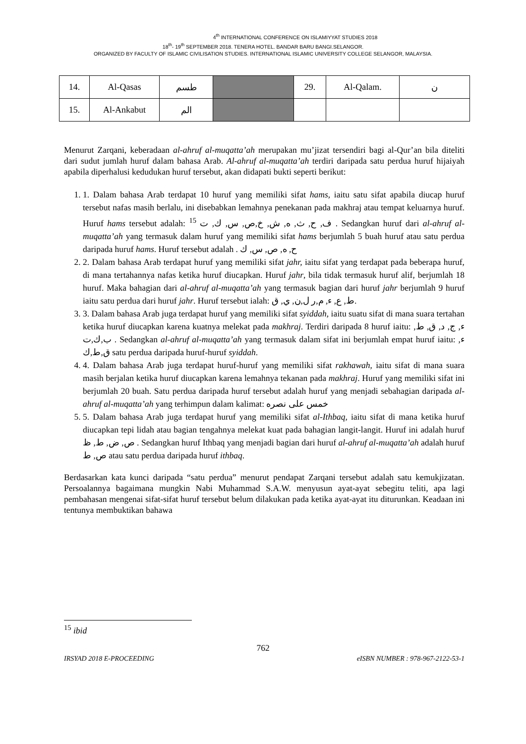4<sup>th</sup> INTERNATIONAL CONFERENCE ON ISLAMIYYAT STUDIES 2018
18<sup>th</sup>- 19<sup>th</sup> SEPTEMBER 2018. TENERA HOTEL. BANDAR BARU BANGI.SELANGOR.
ORGANIZED BY FACULTY OF ISLAMIC CIVILISATION STUDIES. INTERNATIONAL ISLAMIC UNIVERSITY COLLEGE SELANGOR, MALAYSIA.
| 14. | Al-Qasas | طسم | | 29. | Al-Qalam. | ن |
| 15. | Al-Ankabut | الم | | | | |
Menurut Zarqani, keberadaan al-ahruf al-muqatta’ah merupakan mu’jizat tersendiri bagi al-Qur’an bila diteliti dari sudut jumlah huruf dalam bahasa Arab. Al-ahruf al-muqatta’ah terdiri daripada satu perdua huruf hijaiyah apabila diperhalusi kedudukan huruf tersebut, akan didapati bukti seperti berikut:
1. 1. Dalam bahasa Arab terdapat 10 huruf yang memiliki sifat hams, iaitu satu sifat apabila diucap huruf tersebut nafas masih berlalu, ini disebabkan lemahnya penekanan pada makhraj atau tempat keluarnya huruf. Huruf hams tersebut adalah: <sup>15</sup> ف, ح, ث, ه, ش, خ,ص, س, ك, ت . Sedangkan huruf dari al-ahruf al-muqatta’ah yang termasuk dalam huruf yang memiliki sifat hams berjumlah 5 buah huruf atau satu perdua daripada huruf hams. Huruf tersebut adalah . ح, ه, ص, س, ك
2. 2. Dalam bahasa Arab terdapat huruf yang memiliki sifat jahr, iaitu sifat yang terdapat pada beberapa huruf, di mana tertahannya nafas ketika huruf diucapkan. Huruf jahr, bila tidak termasuk huruf alif, berjumlah 18 huruf. Maka bahagian dari al-ahruf al-muqatta’ah yang termasuk bagian dari huruf jahr berjumlah 9 huruf iaitu satu perdua dari huruf jahr. Huruf tersebut ialah: ط, ع, ء, م,ر ل,ن, ي, ق.
3. 3. Dalam bahasa Arab juga terdapat huruf yang memiliki sifat syiddah, iaitu suatu sifat di mana suara tertahan ketika huruf diucapkan karena kuatnya melekat pada makhraj. Terdiri daripada 8 huruf iaitu: ء, ج, د, ق, ط, ب,ك,ت . Sedangkan al-ahruf al-muqatta’ah yang termasuk dalam sifat ini berjumlah empat huruf iaitu: ء, ق,ط,ك satu perdua daripada huruf-huruf syiddah.
4. 4. Dalam bahasa Arab juga terdapat huruf-huruf yang memiliki sifat rakhawah, iaitu sifat di mana suara masih berjalan ketika huruf diucapkan karena lemahnya tekanan pada makhraj. Huruf yang memiliki sifat ini berjumlah 20 buah. Satu perdua daripada huruf tersebut adalah huruf yang menjadi sebahagian daripada al-ahruf al-muqatta’ah yang terhimpun dalam kalimat: خمس على نصره
5. 5. Dalam bahasa Arab juga terdapat huruf yang memiliki sifat al-Ithbaq, iaitu sifat di mana ketika huruf diucapkan tepi lidah atau bagian tengahnya melekat kuat pada bahagian langit-langit. Huruf ini adalah huruf ص, ض, ط, ظ . Sedangkan huruf Ithbaq yang menjadi bagian dari huruf al-ahruf al-muqatta’ah adalah huruf ص, ط atau satu perdua daripada huruf ithbaq.
Berdasarkan kata kunci daripada “satu perdua” menurut pendapat Zarqani tersebut adalah satu kemukjizatan. Persoalannya bagaimana mungkin Nabi Muhammad S.A.W. menyusun ayat-ayat sebegitu teliti, apa lagi pembahasan mengenai sifat-sifat huruf tersebut belum dilakukan pada ketika ayat-ayat itu diturunkan. Keadaan ini tentunya membuktikan bahawa
<sup>15</sup> ibid
762
IRSYAD 2018 E-PROCEEDING eISBN NUMBER : 978-967-2122-53-1